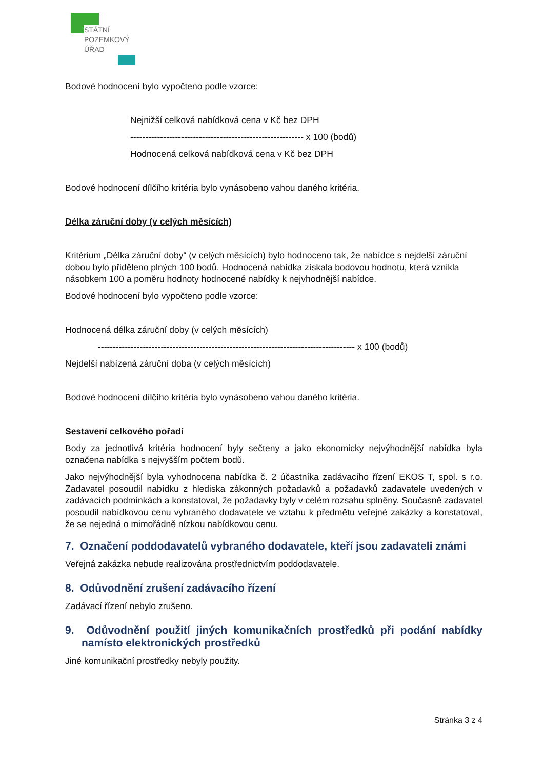STÁTNÍ
POZEMKOVÝ
ÚŘAD
Bodové hodnocení bylo vypočteno podle vzorce:
Nejnižší celková nabídková cena v Kč bez DPH
---------------------------------------------------------- x 100 (bodů)
Hodnocená celková nabídková cena v Kč bez DPH
Bodové hodnocení dílčího kritéria bylo vynásobeno vahou daného kritéria.
Délka záruční doby (v celých měsících)
Kritérium „Délka záruční doby“ (v celých měsících) bylo hodnoceno tak, že nabídce s nejdelší záruční dobou bylo přiděleno plných 100 bodů. Hodnocená nabídka získala bodovou hodnotu, která vznikla násobkem 100 a poměru hodnoty hodnocené nabídky k nejvhodnější nabídce.
Bodové hodnocení bylo vypočteno podle vzorce:
Hodnocená délka záruční doby (v celých měsících)
-------------------------------------------------------------------------------------- x 100 (bodů)
Nejdelší nabízená záruční doba (v celých měsících)
Bodové hodnocení dílčího kritéria bylo vynásobeno vahou daného kritéria.
Sestavení celkového pořadí
Body za jednotlivá kritéria hodnocení byly sečteny a jako ekonomicky nejvýhodnější nabídka byla označena nabídka s nejvyšším počtem bodů.
Jako nejvýhodnější byla vyhodnocena nabídka č. 2 účastníka zadávacího řízení EKOS T, spol. s r.o. Zadavatel posoudil nabídku z hlediska zákonných požadavků a požadavků zadavatele uvedených v zadávacích podmínkách a konstatoval, že požadavky byly v celém rozsahu splněny. Současně zadavatel posoudil nabídkovou cenu vybraného dodavatele ve vztahu k předmětu veřejné zakázky a konstatoval, že se nejedná o mimořádně nízkou nabídkovou cenu.
7. Označení poddodavatelů vybraného dodavatele, kteří jsou zadavateli známi
Veřejná zakázka nebude realizována prostřednictvím poddodavatele.
8. Odůvodnění zrušení zadávacího řízení
Zadávací řízení nebylo zrušeno.
9. Odůvodnění použití jiných komunikačních prostředků při podání nabídky namísto elektronických prostředků
Jiné komunikační prostředky nebyly použity.
Stránka 3 z 4